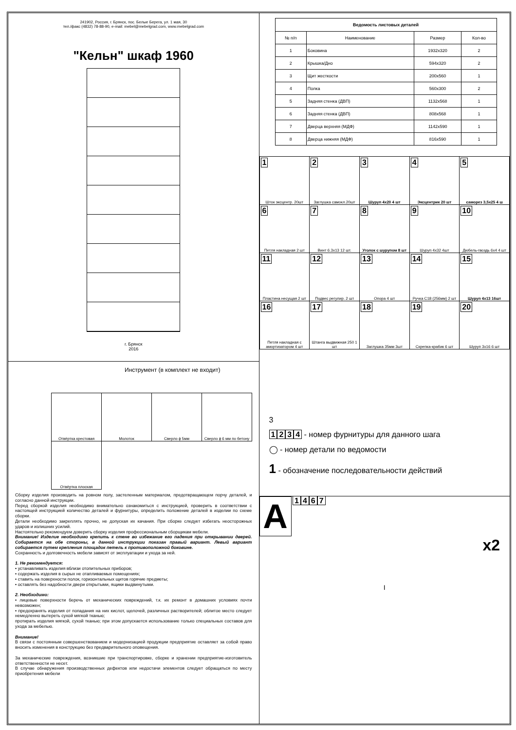241902, Россия, г. Брянск, пос. Белые Берега, ул. 1 мая, 30
тел./факс (4832) 78-88-90, e-mail: mebel@mebelgrad.com, www.mebelgrad.com
"Кельн" шкаф 1960
г. Брянск
2016
Инструмент (в комплект не входит)
| Отвёртка крестовая | Молоток | Сверло ϕ 5мм | Сверло ϕ 6 мм по бетону |
| Отвёртка плоская | | | |
Сборку изделия производить на ровном полу, застеленным материалом, предотвращающем порчу деталей, и согласно данной инструкции.
Перед сборкой изделия необходимо внимательно ознакомиться с инструкцией, проверить в соответствии с настоящей инструкцией количество деталей и фурнитуры, определить положение деталей в изделии по схеме сборки.
Детали необходимо закреплять прочно, не допуская их качания. При сборке следует избегать неосторожных ударов и излишних усилий.
Настоятельно рекомендуем доверить сборку изделия профессиональным сборщикам мебели.
Внимание! Изделие необходимо крепить к стене во избежание его падения при открывании дверей. Собирается на обе стороны, в данной инструкции показан правый вариант. Левый вариант собирается путем крепления площадок петель к противоположной боковине.
Сохранность и долговечность мебели зависят от эксплуатации и ухода за ней.
1. Не рекомендуется:
• устанавливать изделия вблизи отопительных приборов;
• содержать изделия в сырых не отапливаемых помещениях;
• ставить на поверхности полок, горизонтальных щитов горячие предметы;
• оставлять без надобности двери открытыми, ящики выдвинутыми.
2. Необходимо:
• лицевые поверхности беречь от механических повреждений, т.к. их ремонт в домашних условиях почти невозможен;
• предохранять изделия от попадания на них кислот, щелочей, различных растворителей; облитое место следует немедленно вытереть сухой мягкой тканью;
протирать изделия мягкой, сухой тканью; при этом допускается использование только специальных составов для ухода за мебелью.
Внимание!
В связи с постоянным совершенствованием и модернизацией продукции предприятие оставляет за собой право вносить изменения в конструкцию без предварительного оповещения.
За механические повреждения, возникшие при транспортировке, сборке и хранении предприятие-изготовитель ответственности не несет.
В случае обнаружения производственных дефектов или недостачи элементов следует обращаться по месту приобретения мебели
| Ведомость листовых деталей | | | |
| --- | --- | --- | --- |
| № п/п | Наименование | Размер | Кол-во |
| 1 | Боковина | 1932x320 | 2 |
| 2 | Крышка/Дно | 594x320 | 2 |
| 3 | Щит жесткости | 200x560 | 1 |
| 4 | Полка | 560x300 | 2 |
| 5 | Задняя стенка (ДВП) | 1132x568 | 1 |
| 6 | Задняя стенка (ДВП) | 808x568 | 1 |
| 7 | Дверца верхняя (МДФ) | 1142x590 | 1 |
| 8 | Дверца нижняя (МДФ) | 816x590 | 1 |
| 1 Шток эксцентр. 20шт | 2 Заглушка самокл.20шт | 3 Шуруп 4x20 4 шт | 4 Эксцентрик 20 шт | 5 саморез 3,5x25 4 ш |
| 6 Петля накладная 2 шт | 7 Винт 6.3x13 12 шт. | 8 Уголок с шурупом 8 шт | 9 Шуруп 4x32 4шт | 10 Дюбель-гвоздь 6x4 4 шт |
| 11 Пластина несущая 2 шт | 12 Подвес регулир. 2 шт | 13 Опора 4 шт | 14 Ручка С18 (256мм) 2 шт | 15 Шуруп 4x13 16шт |
| 16 Петля накладная с амортизатором 4 шт | 17 Штанга выдвижная 250 1 шт | 18 Заглушка 35мм 3шт | 19 Скрепка-крабик 6 шт | 20 Шуруп 3x16 6 шт |
3
1234 - номер фурнитуры для данного шага
◯ - номер детали по ведомости
1 - обозначение последовательности действий
A 1467
x2
I